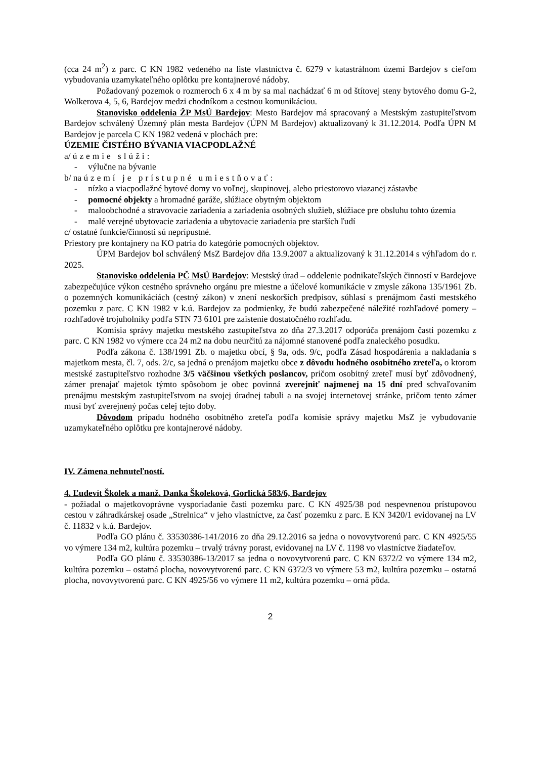(cca 24 m<sup>2</sup>) z parc. C KN 1982 vedeného na liste vlastníctva č. 6279 v katastrálnom území Bardejov s cieľom vybudovania uzamykateľného oplôtku pre kontajnerové nádoby.
Požadovaný pozemok o rozmeroch 6 x 4 m by sa mal nachádzať 6 m od štítovej steny bytového domu G-2, Wolkerova 4, 5, 6, Bardejov medzi chodníkom a cestnou komunikáciou.
Stanovisko oddelenia ŽP MsÚ Bardejov: Mesto Bardejov má spracovaný a Mestským zastupiteľstvom Bardejov schválený Územný plán mesta Bardejov (ÚPN M Bardejov) aktualizovaný k 31.12.2014. Podľa ÚPN M Bardejov je parcela C KN 1982 vedená v plochách pre:
ÚZEMIE ČISTÉHO BÝVANIA VIACPODLAŽNÉ
a/ územie slúži:
- výlučne na bývanie
b/ na území je prístupné umiestňovať:
- nízko a viacpodlažné bytové domy vo voľnej, skupinovej, alebo priestorovo viazanej zástavbe
- pomocné objekty a hromadné garáže, slúžiace obytným objektom
- maloobchodné a stravovacie zariadenia a zariadenia osobných služieb, slúžiace pre obsluhu tohto územia
- malé verejné ubytovacie zariadenia a ubytovacie zariadenia pre starších ľudí
c/ ostatné funkcie/činnosti sú neprípustné.
Priestory pre kontajnery na KO patria do kategórie pomocných objektov.
ÚPM Bardejov bol schválený MsZ Bardejov dňa 13.9.2007 a aktualizovaný k 31.12.2014 s výhľadom do r. 2025.
Stanovisko oddelenia PČ MsÚ Bardejov: Mestský úrad – oddelenie podnikateľských činností v Bardejove zabezpečujúce výkon cestného správneho orgánu pre miestne a účelové komunikácie v zmysle zákona 135/1961 Zb. o pozemných komunikáciách (cestný zákon) v znení neskorších predpisov, súhlasí s prenájmom časti mestského pozemku z parc. C KN 1982 v k.ú. Bardejov za podmienky, že budú zabezpečené náležité rozhľadové pomery – rozhľadové trojuholníky podľa STN 73 6101 pre zaistenie dostatočného rozhľadu.
Komisia správy majetku mestského zastupiteľstva zo dňa 27.3.2017 odporúča prenájom časti pozemku z parc. C KN 1982 vo výmere cca 24 m2 na dobu neurčitú za nájomné stanovené podľa znaleckého posudku.
Podľa zákona č. 138/1991 Zb. o majetku obcí, § 9a, ods. 9/c, podľa Zásad hospodárenia a nakladania s majetkom mesta, čl. 7, ods. 2/c, sa jedná o prenájom majetku obce z dôvodu hodného osobitného zreteľa, o ktorom mestské zastupiteľstvo rozhodne 3/5 väčšinou všetkých poslancov, pričom osobitný zreteľ musí byť zdôvodnený, zámer prenajať majetok týmto spôsobom je obec povinná zverejniť najmenej na 15 dní pred schvaľovaním prenájmu mestským zastupiteľstvom na svojej úradnej tabuli a na svojej internetovej stránke, pričom tento zámer musí byť zverejnený počas celej tejto doby.
Dôvodom prípadu hodného osobitného zreteľa podľa komisie správy majetku MsZ je vybudovanie uzamykateľného oplôtku pre kontajnerové nádoby.
IV. Zámena nehnuteľností.
4. Ľudevít Školek a manž. Danka Školeková, Gorlická 583/6, Bardejov
- požiadal o majetkovoprávne vysporiadanie časti pozemku parc. C KN 4925/38 pod nespevnenou prístupovou cestou v záhradkárskej osade „Strelnica“ v jeho vlastníctve, za časť pozemku z parc. E KN 3420/1 evidovanej na LV č. 11832 v k.ú. Bardejov.
Podľa GO plánu č. 33530386-141/2016 zo dňa 29.12.2016 sa jedna o novovytvorenú parc. C KN 4925/55 vo výmere 134 m2, kultúra pozemku – trvalý trávny porast, evidovanej na LV č. 1198 vo vlastníctve žiadateľov.
Podľa GO plánu č. 33530386-13/2017 sa jedna o novovytvorenú parc. C KN 6372/2 vo výmere 134 m2, kultúra pozemku – ostatná plocha, novovytvorenú parc. C KN 6372/3 vo výmere 53 m2, kultúra pozemku – ostatná plocha, novovytvorenú parc. C KN 4925/56 vo výmere 11 m2, kultúra pozemku – orná pôda.
2